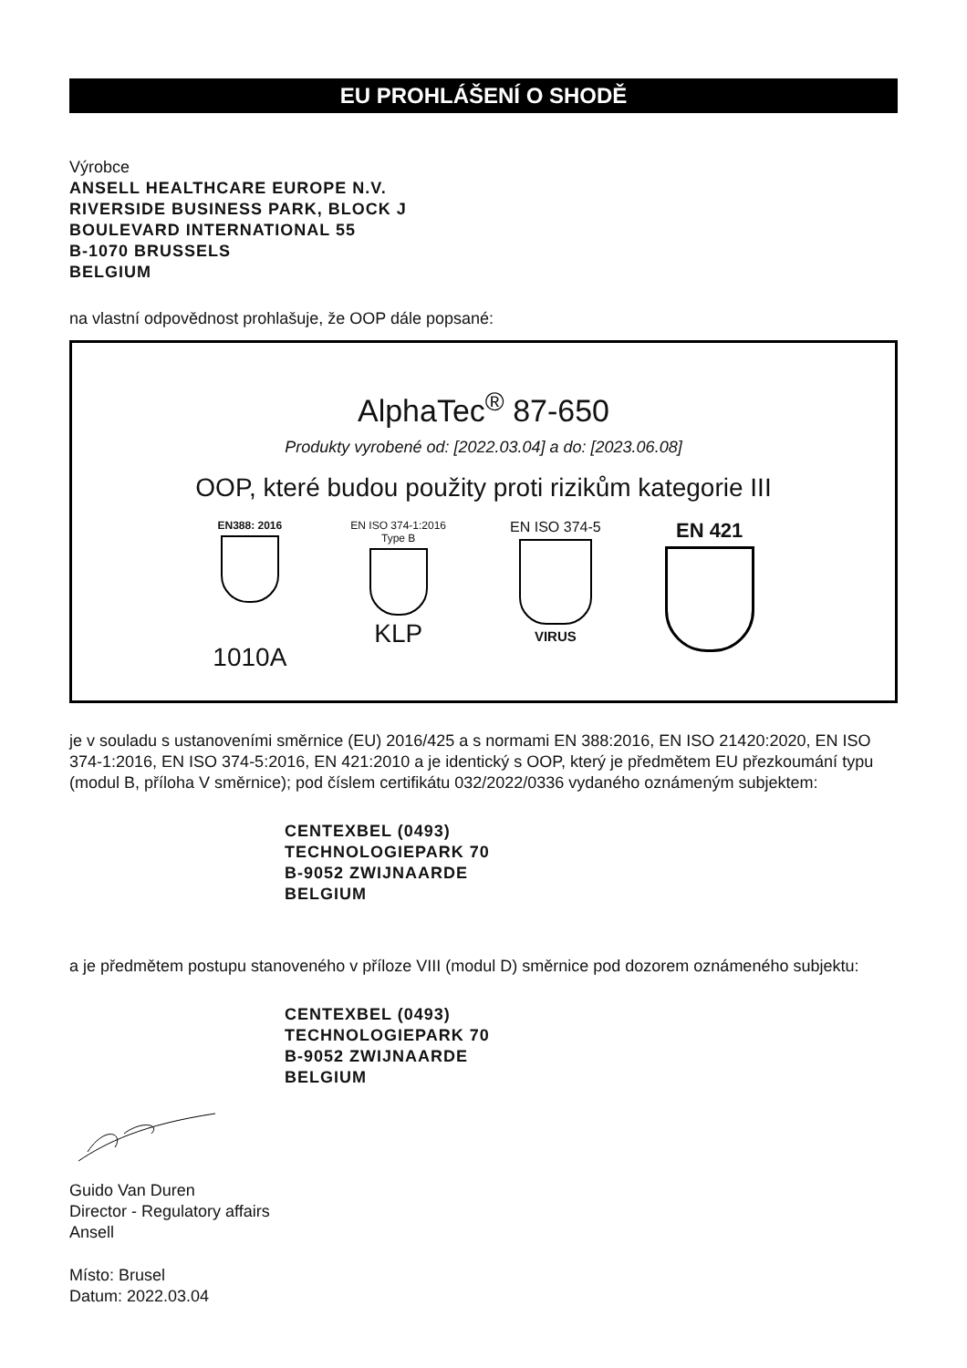EU PROHLÁŠENÍ O SHODĚ
Výrobce
ANSELL HEALTHCARE EUROPE N.V.
RIVERSIDE BUSINESS PARK, BLOCK J
BOULEVARD INTERNATIONAL 55
B-1070 BRUSSELS
BELGIUM
na vlastní odpovědnost prohlašuje, že OOP dále popsané:
AlphaTec<sup>®</sup> 87-650
Produkty vyrobené od: [2022.03.04] a do: [2023.06.08]
OOP, které budou použity proti rizikům kategorie III
EN388: 2016
1010A
EN ISO 374-1:2016
Type B
KLP
EN ISO 374-5
VIRUS
EN 421
je v souladu s ustanoveními směrnice (EU) 2016/425 a s normami EN 388:2016, EN ISO 21420:2020, EN ISO 374-1:2016, EN ISO 374-5:2016, EN 421:2010 a je identický s OOP, který je předmětem EU přezkoumání typu (modul B, příloha V směrnice); pod číslem certifikátu 032/2022/0336 vydaného oznámeným subjektem:
CENTEXBEL (0493)
TECHNOLOGIEPARK 70
B-9052 ZWIJNAARDE
BELGIUM
a je předmětem postupu stanoveného v příloze VIII (modul D) směrnice pod dozorem oznámeného subjektu:
CENTEXBEL (0493)
TECHNOLOGIEPARK 70
B-9052 ZWIJNAARDE
BELGIUM
Guido Van Duren
Director - Regulatory affairs
Ansell
Místo: Brusel
Datum: 2022.03.04